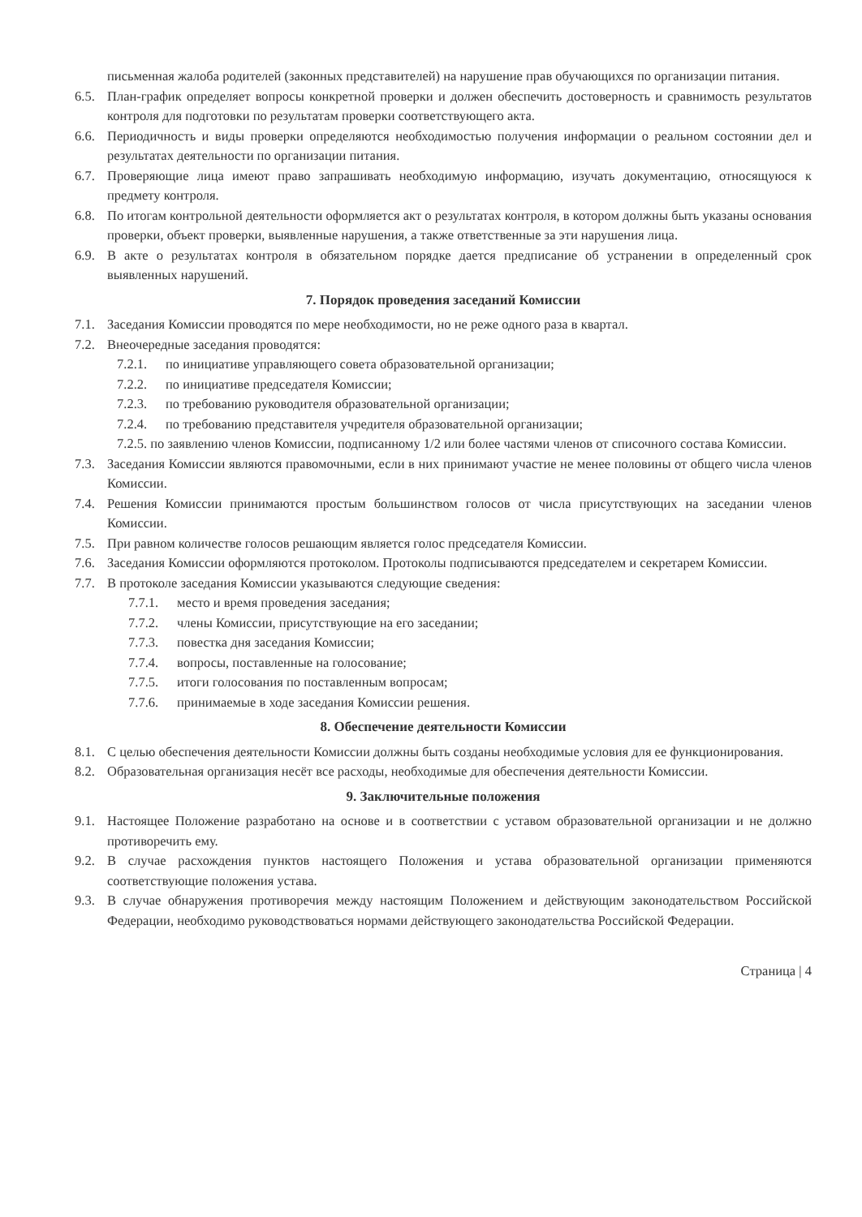письменная жалоба родителей (законных представителей) на нарушение прав обучающихся по организации питания.
6.5. План-график определяет вопросы конкретной проверки и должен обеспечить достоверность и сравнимость результатов контроля для подготовки по результатам проверки соответствующего акта.
6.6. Периодичность и виды проверки определяются необходимостью получения информации о реальном состоянии дел и результатах деятельности по организации питания.
6.7. Проверяющие лица имеют право запрашивать необходимую информацию, изучать документацию, относящуюся к предмету контроля.
6.8. По итогам контрольной деятельности оформляется акт о результатах контроля, в котором должны быть указаны основания проверки, объект проверки, выявленные нарушения, а также ответственные за эти нарушения лица.
6.9. В акте о результатах контроля в обязательном порядке дается предписание об устранении в определенный срок выявленных нарушений.
7. Порядок проведения заседаний Комиссии
7.1. Заседания Комиссии проводятся по мере необходимости, но не реже одного раза в квартал.
7.2. Внеочередные заседания проводятся:
7.2.1. по инициативе управляющего совета образовательной организации;
7.2.2. по инициативе председателя Комиссии;
7.2.3. по требованию руководителя образовательной организации;
7.2.4. по требованию представителя учредителя образовательной организации;
7.2.5. по заявлению членов Комиссии, подписанному 1/2 или более частями членов от списочного состава Комиссии.
7.3. Заседания Комиссии являются правомочными, если в них принимают участие не менее половины от общего числа членов Комиссии.
7.4. Решения Комиссии принимаются простым большинством голосов от числа присутствующих на заседании членов Комиссии.
7.5. При равном количестве голосов решающим является голос председателя Комиссии.
7.6. Заседания Комиссии оформляются протоколом. Протоколы подписываются председателем и секретарем Комиссии.
7.7. В протоколе заседания Комиссии указываются следующие сведения:
7.7.1. место и время проведения заседания;
7.7.2. члены Комиссии, присутствующие на его заседании;
7.7.3. повестка дня заседания Комиссии;
7.7.4. вопросы, поставленные на голосование;
7.7.5. итоги голосования по поставленным вопросам;
7.7.6. принимаемые в ходе заседания Комиссии решения.
8. Обеспечение деятельности Комиссии
8.1. С целью обеспечения деятельности Комиссии должны быть созданы необходимые условия для ее функционирования.
8.2. Образовательная организация несёт все расходы, необходимые для обеспечения деятельности Комиссии.
9. Заключительные положения
9.1. Настоящее Положение разработано на основе и в соответствии с уставом образовательной организации и не должно противоречить ему.
9.2. В случае расхождения пунктов настоящего Положения и устава образовательной организации применяются соответствующие положения устава.
9.3. В случае обнаружения противоречия между настоящим Положением и действующим законодательством Российской Федерации, необходимо руководствоваться нормами действующего законодательства Российской Федерации.
Страница | 4